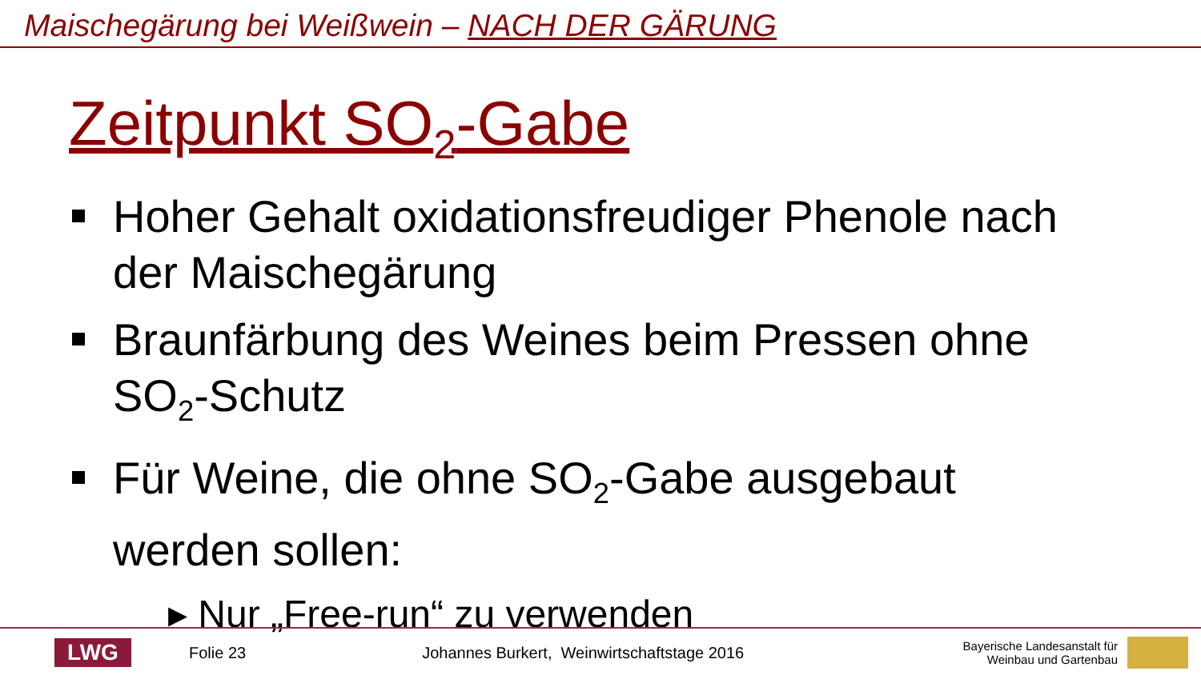Maischegärung bei Weißwein – NACH DER GÄRUNG
Zeitpunkt SO<sub>2</sub>-Gabe
Hoher Gehalt oxidationsfreudiger Phenole nach der Maischegärung
Braunfärbung des Weines beim Pressen ohne SO<sub>2</sub>-Schutz
Für Weine, die ohne SO<sub>2</sub>-Gabe ausgebaut werden sollen:
▸ Nur „Free-run“ zu verwenden
LWG
Folie 23
Johannes Burkert, Weinwirtschaftstage 2016
Bayerische Landesanstalt für
Weinbau und Gartenbau